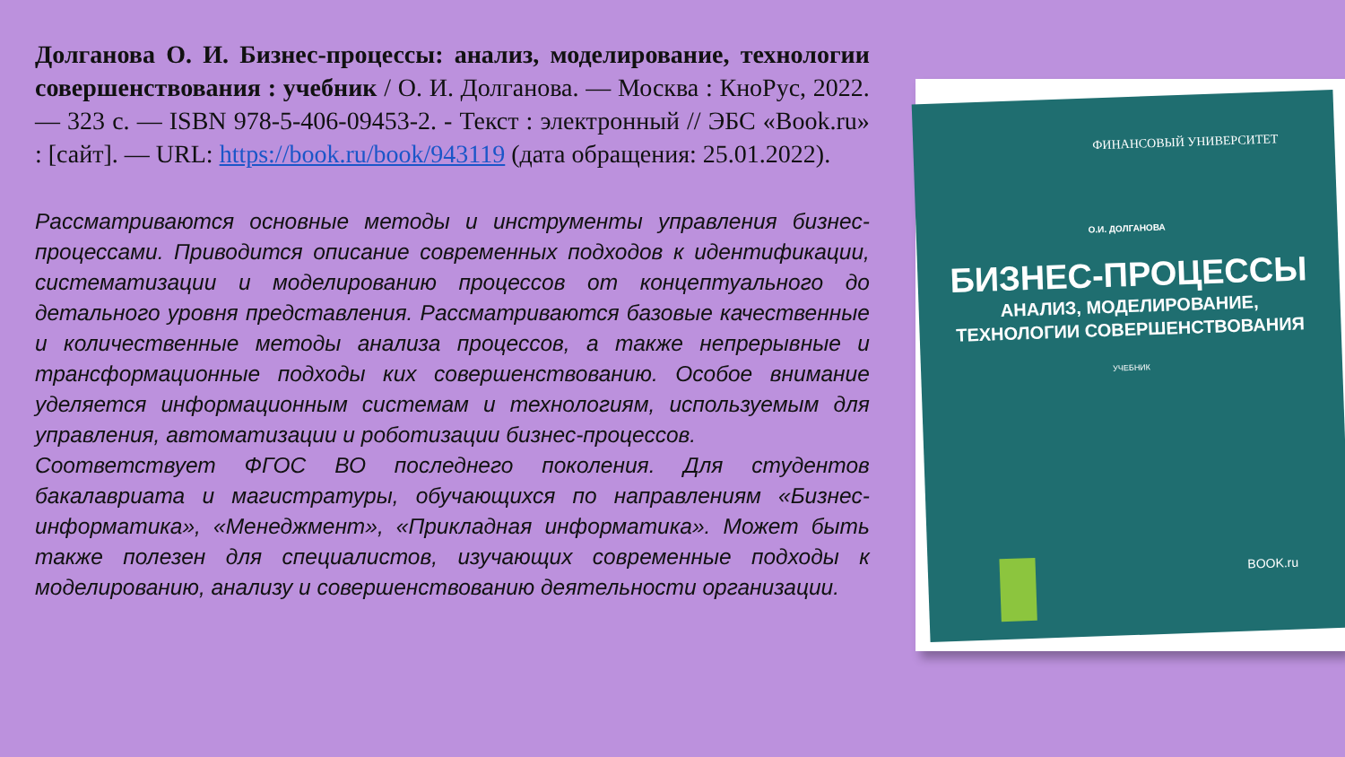Долганова О. И. Бизнес-процессы: анализ, моделирование, технологии совершенствования : учебник / О. И. Долганова. — Москва : КноРус, 2022. — 323 с. — ISBN 978-5-406-09453-2. - Текст : электронный // ЭБС «Book.ru» : [сайт]. — URL: https://book.ru/book/943119 (дата обращения: 25.01.2022).
Рассматриваются основные методы и инструменты управления бизнес-процессами. Приводится описание современных подходов к идентификации, систематизации и моделированию процессов от концептуального до детального уровня представления. Рассматриваются базовые качественные и количественные методы анализа процессов, а также непрерывные и трансформационные подходы ких совершенствованию. Особое внимание уделяется информационным системам и технологиям, используемым для управления, автоматизации и роботизации бизнес-процессов.
Соответствует ФГОС ВО последнего поколения. Для студентов бакалавриата и магистратуры, обучающихся по направлениям «Бизнес-информатика», «Менеджмент», «Прикладная информатика». Может быть также полезен для специалистов, изучающих современные подходы к моделированию, анализу и совершенствованию деятельности организации.
ФИНАНСОВЫЙ УНИВЕРСИТЕТ
О.И. ДОЛГАНОВА
БИЗНЕС-ПРОЦЕССЫ
АНАЛИЗ, МОДЕЛИРОВАНИЕ,
ТЕХНОЛОГИИ СОВЕРШЕНСТВОВАНИЯ
УЧЕБНИК
BOOK.ru